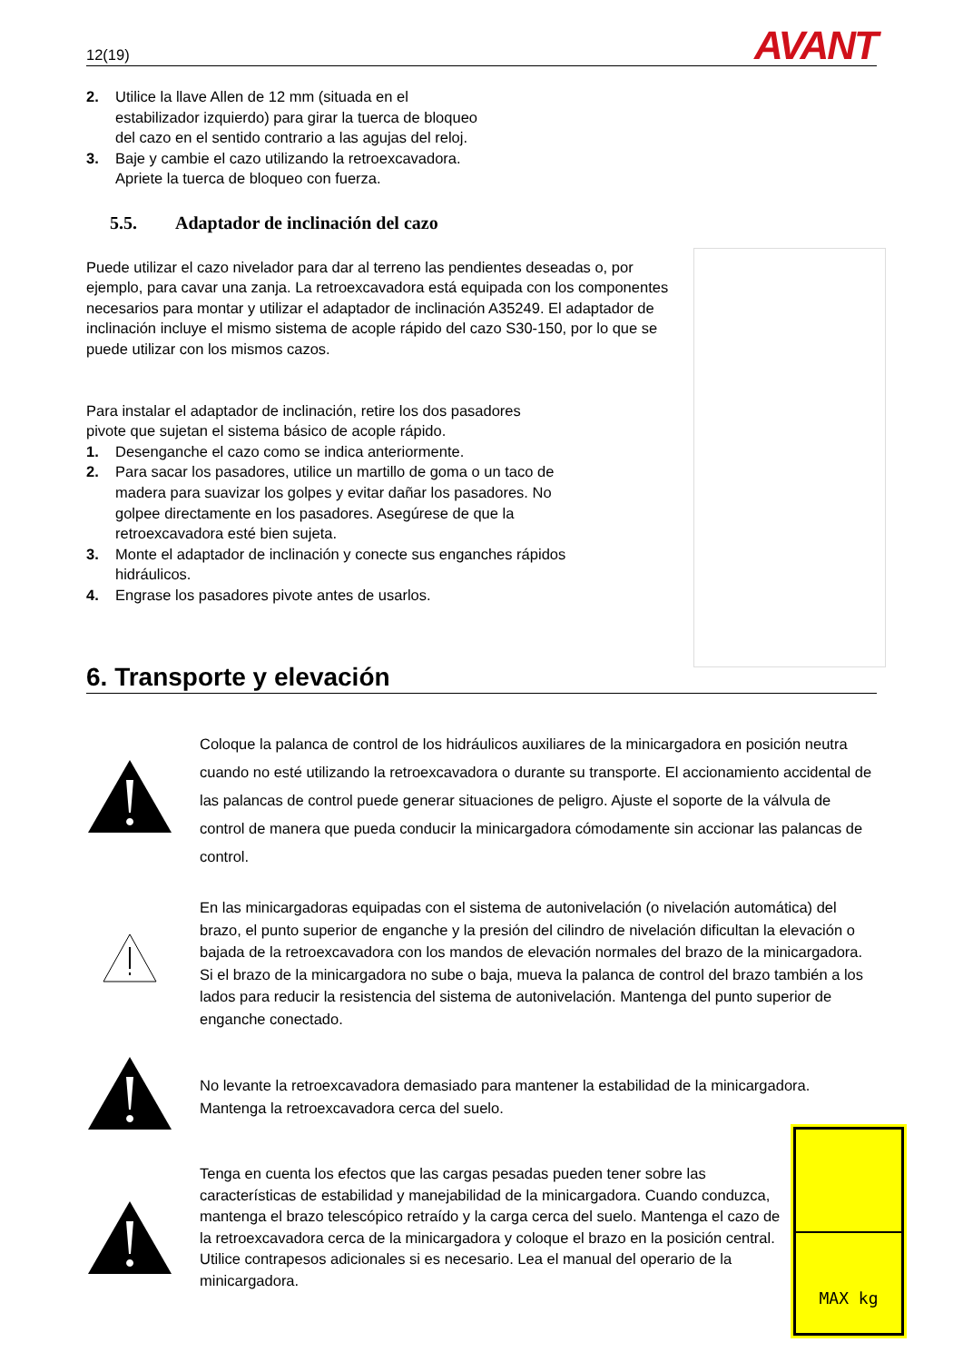12(19)
AVANT
2. Utilice la llave Allen de 12 mm (situada en el
estabilizador izquierdo) para girar la tuerca de bloqueo
del cazo en el sentido contrario a las agujas del reloj.
3. Baje y cambie el cazo utilizando la retroexcavadora.
Apriete la tuerca de bloqueo con fuerza.
5.5. Adaptador de inclinación del cazo
Puede utilizar el cazo nivelador para dar al terreno las pendientes deseadas o, por ejemplo, para cavar una zanja. La retroexcavadora está equipada con los componentes necesarios para montar y utilizar el adaptador de inclinación A35249. El adaptador de inclinación incluye el mismo sistema de acople rápido del cazo S30-150, por lo que se puede utilizar con los mismos cazos.
Para instalar el adaptador de inclinación, retire los dos pasadores
pivote que sujetan el sistema básico de acople rápido.
1. Desenganche el cazo como se indica anteriormente.
2. Para sacar los pasadores, utilice un martillo de goma o un taco de
madera para suavizar los golpes y evitar dañar los pasadores. No
golpee directamente en los pasadores. Asegúrese de que la
retroexcavadora esté bien sujeta.
3. Monte el adaptador de inclinación y conecte sus enganches rápidos
hidráulicos.
4. Engrase los pasadores pivote antes de usarlos.
6. Transporte y elevación
Coloque la palanca de control de los hidráulicos auxiliares de la minicargadora en posición neutra cuando no esté utilizando la retroexcavadora o durante su transporte. El accionamiento accidental de las palancas de control puede generar situaciones de peligro. Ajuste el soporte de la válvula de control de manera que pueda conducir la minicargadora cómodamente sin accionar las palancas de control.
En las minicargadoras equipadas con el sistema de autonivelación (o nivelación automática) del brazo, el punto superior de enganche y la presión del cilindro de nivelación dificultan la elevación o bajada de la retroexcavadora con los mandos de elevación normales del brazo de la minicargadora. Si el brazo de la minicargadora no sube o baja, mueva la palanca de control del brazo también a los lados para reducir la resistencia del sistema de autonivelación. Mantenga del punto superior de enganche conectado.
No levante la retroexcavadora demasiado para mantener la estabilidad de la minicargadora. Mantenga la retroexcavadora cerca del suelo.
Tenga en cuenta los efectos que las cargas pesadas pueden tener sobre las características de estabilidad y manejabilidad de la minicargadora. Cuando conduzca, mantenga el brazo telescópico retraído y la carga cerca del suelo. Mantenga el cazo de la retroexcavadora cerca de la minicargadora y coloque el brazo en la posición central. Utilice contrapesos adicionales si es necesario. Lea el manual del operario de la minicargadora.
MAX kg